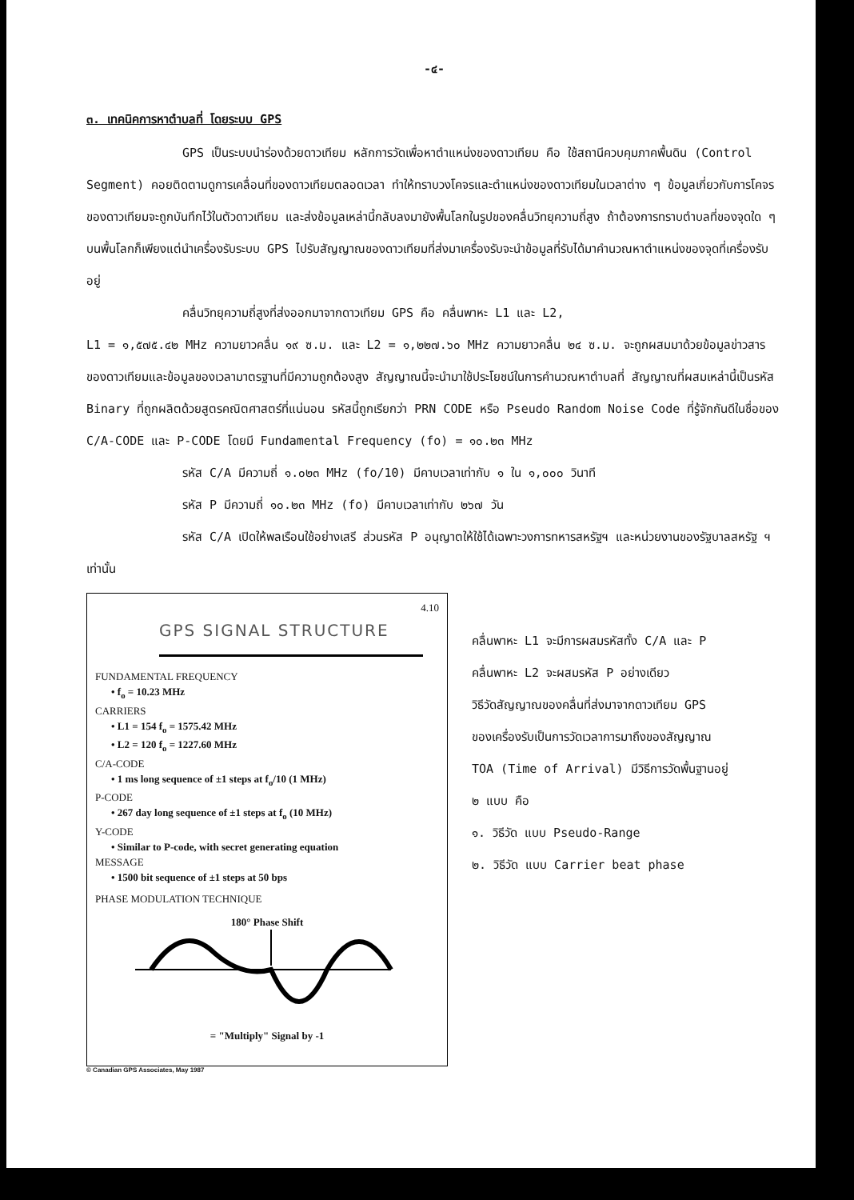-๔-
๓. เทคนิคการหาตำบลที่ โดยระบบ GPS
GPS เป็นระบบนำร่องด้วยดาวเทียม หลักการวัดเพื่อหาตำแหน่งของดาวเทียม คือ ใช้สถานีควบคุมภาคพื้นดิน (Control Segment) คอยติดตามดูการเคลื่อนที่ของดาวเทียมตลอดเวลา ทำให้ทราบวงโคจรและตำแหน่งของดาวเทียมในเวลาต่าง ๆ ข้อมูลเกี่ยวกับการโคจรของดาวเทียมจะถูกบันทึกไว้ในตัวดาวเทียม และส่งข้อมูลเหล่านี้กลับลงมายังพื้นโลกในรูปของคลื่นวิทยุความถี่สูง ถ้าต้องการทราบตำบลที่ของจุดใด ๆ บนพื้นโลกก็เพียงแต่นำเครื่องรับระบบ GPS ไปรับสัญญาณของดาวเทียมที่ส่งมาเครื่องรับจะนำข้อมูลที่รับได้มาคำนวณหาตำแหน่งของจุดที่เครื่องรับอยู่
คลื่นวิทยุความถี่สูงที่ส่งออกมาจากดาวเทียม GPS คือ คลื่นพาหะ L1 และ L2,
L1 = ๑,๕๗๕.๔๒ MHz ความยาวคลื่น ๑๙ ซ.ม. และ L2 = ๑,๒๒๗.๖๐ MHz ความยาวคลื่น ๒๔ ซ.ม. จะถูกผสมมาด้วยข้อมูลข่าวสารของดาวเทียมและข้อมูลของเวลามาตรฐานที่มีความถูกต้องสูง สัญญาณนี้จะนำมาใช้ประโยชน์ในการคำนวณหาตำบลที่ สัญญาณที่ผสมเหล่านี้เป็นรหัส Binary ที่ถูกผลิตด้วยสูตรคณิตศาสตร์ที่แน่นอน รหัสนี้ถูกเรียกว่า PRN CODE หรือ Pseudo Random Noise Code ที่รู้จักกันดีในชื่อของ C/A-CODE และ P-CODE โดยมี Fundamental Frequency (fo) = ๑๐.๒๓ MHz
รหัส C/A มีความถี่ ๑.๐๒๓ MHz (fo/10) มีคาบเวลาเท่ากับ ๑ ใน ๑,๐๐๐ วินาที
รหัส P มีความถี่ ๑๐.๒๓ MHz (fo) มีคาบเวลาเท่ากับ ๒๖๗ วัน
รหัส C/A เปิดให้พลเรือนใช้อย่างเสรี ส่วนรหัส P อนุญาตให้ใช้ได้เฉพาะวงการทหารสหรัฐฯ และหน่วยงานของรัฐบาลสหรัฐ ฯ เท่านั้น
4.10
GPS SIGNAL STRUCTURE
FUNDAMENTAL FREQUENCY
• f<sub>o</sub> = 10.23 MHz
CARRIERS
• L1 = 154 f<sub>o</sub> = 1575.42 MHz
• L2 = 120 f<sub>o</sub> = 1227.60 MHz
C/A-CODE
• 1 ms long sequence of ±1 steps at f<sub>o</sub>/10 (1 MHz)
P-CODE
• 267 day long sequence of ±1 steps at f<sub>o</sub> (10 MHz)
Y-CODE
• Similar to P-code, with secret generating equation
MESSAGE
• 1500 bit sequence of ±1 steps at 50 bps
PHASE MODULATION TECHNIQUE
180° Phase Shift
= "Multiply" Signal by -1
© Canadian GPS Associates, May 1987
คลื่นพาหะ L1 จะมีการผสมรหัสทั้ง C/A และ P
คลื่นพาหะ L2 จะผสมรหัส P อย่างเดียว
วิธีวัดสัญญาณของคลื่นที่ส่งมาจากดาวเทียม GPS
ของเครื่องรับเป็นการวัดเวลาการมาถึงของสัญญาณ
TOA (Time of Arrival) มีวิธีการวัดพื้นฐานอยู่
๒ แบบ คือ
๑. วิธีวัด แบบ Pseudo-Range
๒. วิธีวัด แบบ Carrier beat phase